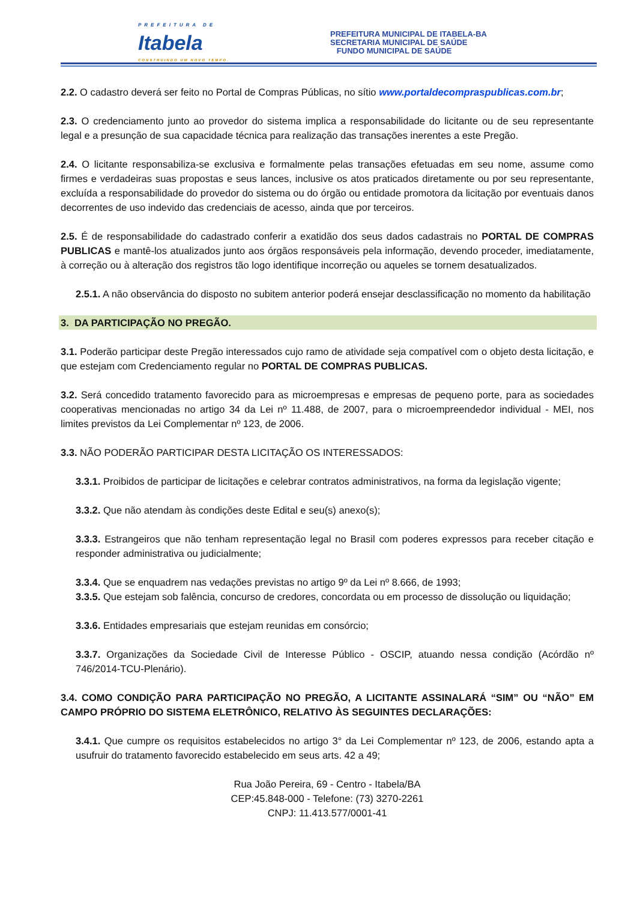PREFEITURA DE
Itabela
CONSTRUINDO UM NOVO TEMPO.
PREFEITURA MUNICIPAL DE ITABELA-BA
SECRETARIA MUNICIPAL DE SAÚDE
FUNDO MUNICIPAL DE SAÚDE
2.2. O cadastro deverá ser feito no Portal de Compras Públicas, no sítio www.portaldecompraspublicas.com.br;
2.3. O credenciamento junto ao provedor do sistema implica a responsabilidade do licitante ou de seu representante legal e a presunção de sua capacidade técnica para realização das transações inerentes a este Pregão.
2.4. O licitante responsabiliza-se exclusiva e formalmente pelas transações efetuadas em seu nome, assume como firmes e verdadeiras suas propostas e seus lances, inclusive os atos praticados diretamente ou por seu representante, excluída a responsabilidade do provedor do sistema ou do órgão ou entidade promotora da licitação por eventuais danos decorrentes de uso indevido das credenciais de acesso, ainda que por terceiros.
2.5. É de responsabilidade do cadastrado conferir a exatidão dos seus dados cadastrais no PORTAL DE COMPRAS PUBLICAS e mantê-los atualizados junto aos órgãos responsáveis pela informação, devendo proceder, imediatamente, à correção ou à alteração dos registros tão logo identifique incorreção ou aqueles se tornem desatualizados.
2.5.1. A não observância do disposto no subitem anterior poderá ensejar desclassificação no momento da habilitação
3. DA PARTICIPAÇÃO NO PREGÃO.
3.1. Poderão participar deste Pregão interessados cujo ramo de atividade seja compatível com o objeto desta licitação, e que estejam com Credenciamento regular no PORTAL DE COMPRAS PUBLICAS.
3.2. Será concedido tratamento favorecido para as microempresas e empresas de pequeno porte, para as sociedades cooperativas mencionadas no artigo 34 da Lei nº 11.488, de 2007, para o microempreendedor individual - MEI, nos limites previstos da Lei Complementar nº 123, de 2006.
3.3. NÃO PODERÃO PARTICIPAR DESTA LICITAÇÃO OS INTERESSADOS:
3.3.1. Proibidos de participar de licitações e celebrar contratos administrativos, na forma da legislação vigente;
3.3.2. Que não atendam às condições deste Edital e seu(s) anexo(s);
3.3.3. Estrangeiros que não tenham representação legal no Brasil com poderes expressos para receber citação e responder administrativa ou judicialmente;
3.3.4. Que se enquadrem nas vedações previstas no artigo 9º da Lei nº 8.666, de 1993;
3.3.5. Que estejam sob falência, concurso de credores, concordata ou em processo de dissolução ou liquidação;
3.3.6. Entidades empresariais que estejam reunidas em consórcio;
3.3.7. Organizações da Sociedade Civil de Interesse Público - OSCIP, atuando nessa condição (Acórdão nº 746/2014-TCU-Plenário).
3.4. COMO CONDIÇÃO PARA PARTICIPAÇÃO NO PREGÃO, A LICITANTE ASSINALARÁ “SIM” OU “NÃO” EM CAMPO PRÓPRIO DO SISTEMA ELETRÔNICO, RELATIVO ÀS SEGUINTES DECLARAÇÕES:
3.4.1. Que cumpre os requisitos estabelecidos no artigo 3° da Lei Complementar nº 123, de 2006, estando apta a usufruir do tratamento favorecido estabelecido em seus arts. 42 a 49;
Rua João Pereira, 69 - Centro - Itabela/BA
CEP:45.848-000 - Telefone: (73) 3270-2261
CNPJ: 11.413.577/0001-41